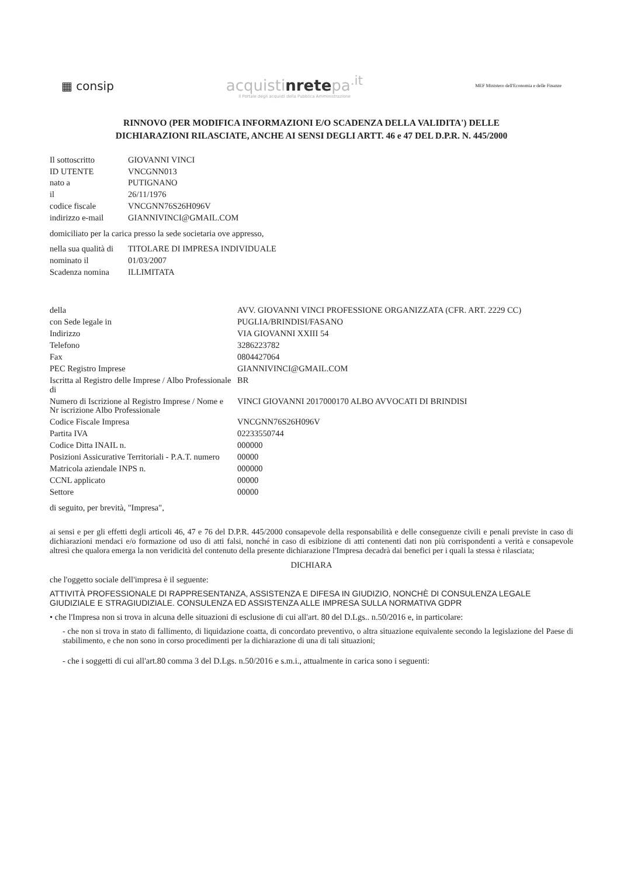▦ consip
acquistinretepa<sup>.it</sup>
Il Portale degli acquisti della Pubblica Amministrazione
MEF Ministero dell'Economia e delle Finanze
RINNOVO (PER MODIFICA INFORMAZIONI E/O SCADENZA DELLA VALIDITA') DELLE
DICHIARAZIONI RILASCIATE, ANCHE AI SENSI DEGLI ARTT. 46 e 47 DEL D.P.R. N. 445/2000
| Il sottoscritto | GIOVANNI VINCI |
| ID UTENTE | VNCGNN013 |
| nato a | PUTIGNANO |
| il | 26/11/1976 |
| codice fiscale | VNCGNN76S26H096V |
| indirizzo e-mail | GIANNIVINCI@GMAIL.COM |
domiciliato per la carica presso la sede societaria ove appresso,
| nella sua qualità di | TITOLARE DI IMPRESA INDIVIDUALE |
| nominato il | 01/03/2007 |
| Scadenza nomina | ILLIMITATA |
| della | AVV. GIOVANNI VINCI PROFESSIONE ORGANIZZATA (CFR. ART. 2229 CC) |
| con Sede legale in | PUGLIA/BRINDISI/FASANO |
| Indirizzo | VIA GIOVANNI XXIII 54 |
| Telefono | 3286223782 |
| Fax | 0804427064 |
| PEC Registro Imprese | GIANNIVINCI@GMAIL.COM |
| Iscritta al Registro delle Imprese / Albo Professionale di | BR |
| Numero di Iscrizione al Registro Imprese / Nome e Nr iscrizione Albo Professionale | VINCI GIOVANNI 2017000170 ALBO AVVOCATI DI BRINDISI |
| Codice Fiscale Impresa | VNCGNN76S26H096V |
| Partita IVA | 02233550744 |
| Codice Ditta INAIL n. | 000000 |
| Posizioni Assicurative Territoriali - P.A.T. numero | 00000 |
| Matricola aziendale INPS n. | 000000 |
| CCNL applicato | 00000 |
| Settore | 00000 |
di seguito, per brevità, "Impresa",
ai sensi e per gli effetti degli articoli 46, 47 e 76 del D.P.R. 445/2000 consapevole della responsabilità e delle conseguenze civili e penali previste in caso di dichiarazioni mendaci e/o formazione od uso di atti falsi, nonché in caso di esibizione di atti contenenti dati non più corrispondenti a verità e consapevole altresì che qualora emerga la non veridicità del contenuto della presente dichiarazione l'Impresa decadrà dai benefici per i quali la stessa è rilasciata;
DICHIARA
che l'oggetto sociale dell'impresa è il seguente:
ATTIVITÀ PROFESSIONALE DI RAPPRESENTANZA, ASSISTENZA E DIFESA IN GIUDIZIO, NONCHÈ DI CONSULENZA LEGALE GIUDIZIALE E STRAGIUDIZIALE. CONSULENZA ED ASSISTENZA ALLE IMPRESA SULLA NORMATIVA GDPR
• che l'Impresa non si trova in alcuna delle situazioni di esclusione di cui all'art. 80 del D.Lgs.. n.50/2016 e, in particolare:
- che non si trova in stato di fallimento, di liquidazione coatta, di concordato preventivo, o altra situazione equivalente secondo la legislazione del Paese di stabilimento, e che non sono in corso procedimenti per la dichiarazione di una di tali situazioni;
- che i soggetti di cui all'art.80 comma 3 del D.Lgs. n.50/2016 e s.m.i., attualmente in carica sono i seguenti: